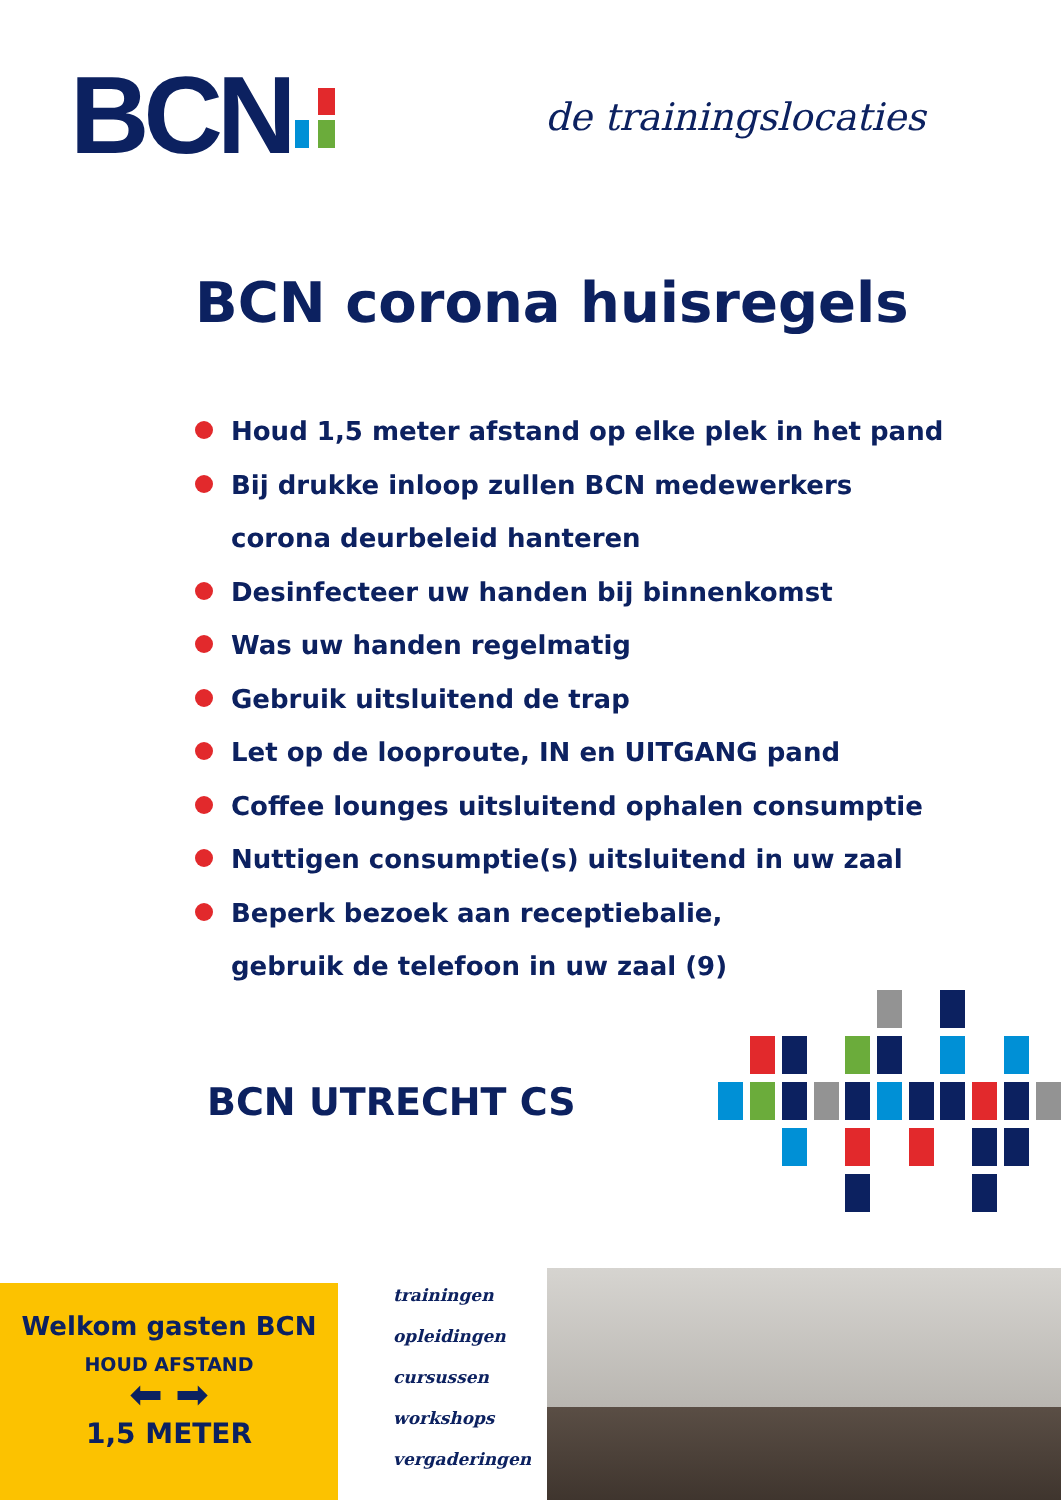BCN de trainingslocaties
BCN corona huisregels
Houd 1,5 meter afstand op elke plek in het pand
Bij drukke inloop zullen BCN medewerkers
corona deurbeleid hanteren
Desinfecteer uw handen bij binnenkomst
Was uw handen regelmatig
Gebruik uitsluitend de trap
Let op de looproute, IN en UITGANG pand
Coffee lounges uitsluitend ophalen consumptie
Nuttigen consumptie(s) uitsluitend in uw zaal
Beperk bezoek aan receptiebalie,
gebruik de telefoon in uw zaal (9)
BCN UTRECHT CS
Welkom gasten BCN
HOUD AFSTAND
⬅ ➡
1,5 METER
trainingen
opleidingen
cursussen
workshops
vergaderingen